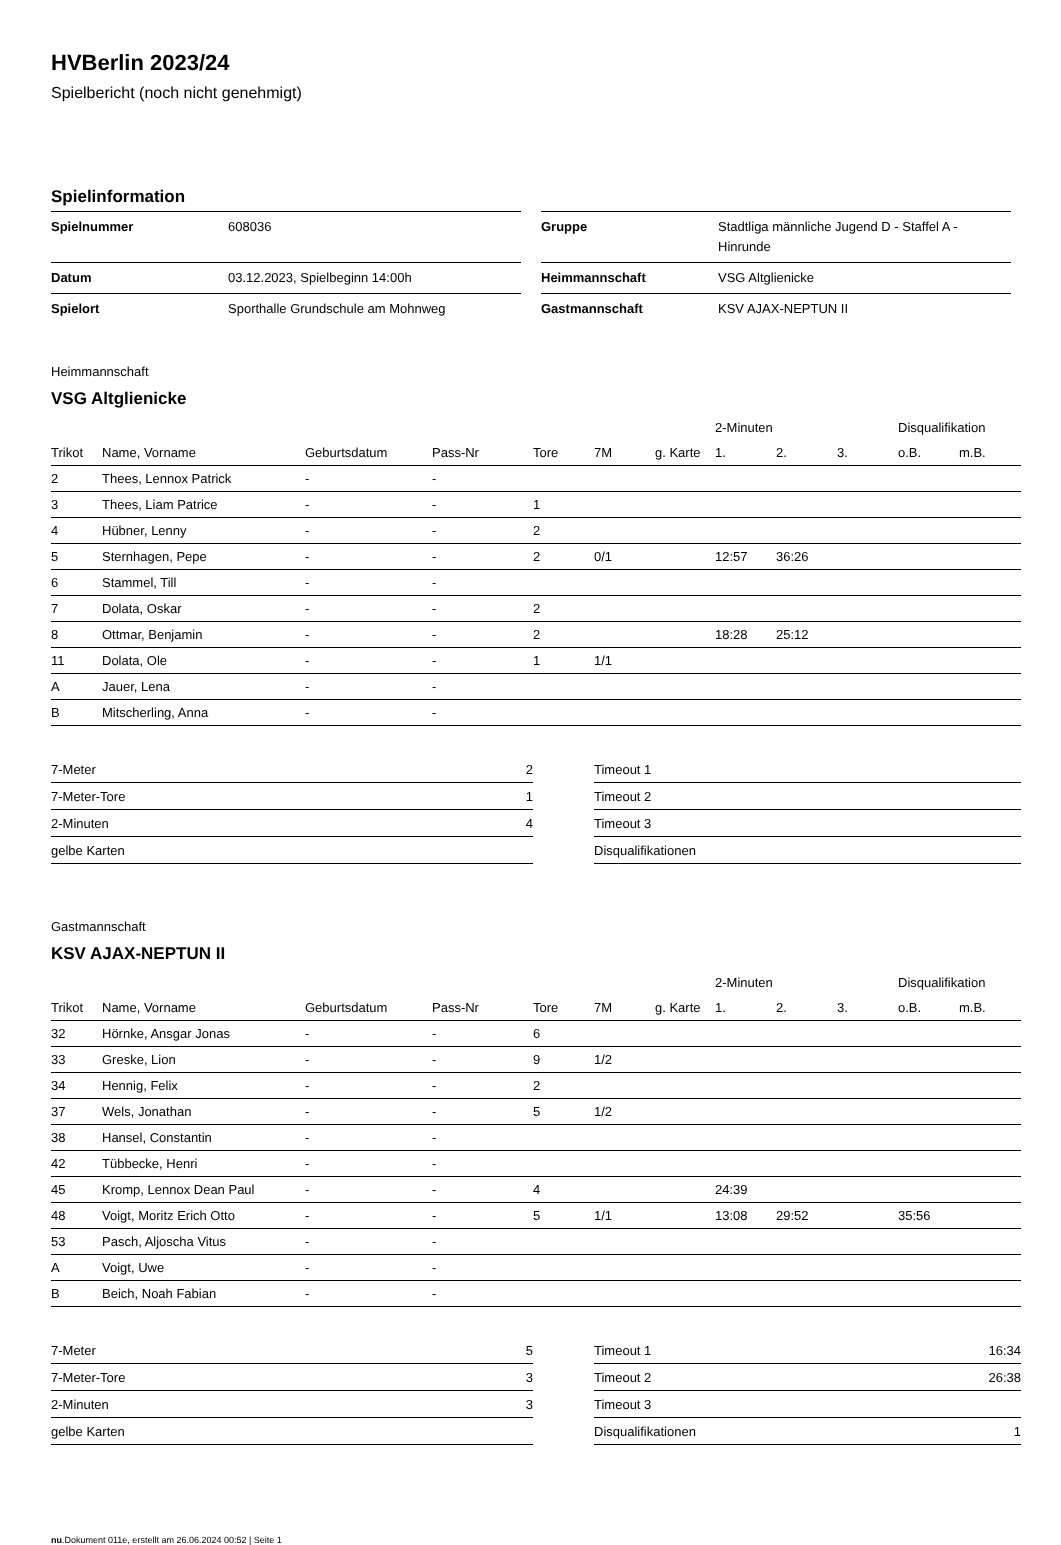HVBerlin 2023/24
Spielbericht (noch nicht genehmigt)
Spielinformation
| Spielnummer | 608036 |
| Datum | 03.12.2023, Spielbeginn 14:00h |
| Spielort | Sporthalle Grundschule am Mohnweg |
| Gruppe | Stadtliga männliche Jugend D - Staffel A - Hinrunde |
| Heimmannschaft | VSG Altglienicke |
| Gastmannschaft | KSV AJAX-NEPTUN II |
Heimmannschaft
VSG Altglienicke
| | | | | | | | 2-Minuten | | | Disqualifikation | |
| --- | --- | --- | --- | --- | --- | --- | --- | --- | --- | --- | --- |
| Trikot | Name, Vorname | Geburtsdatum | Pass-Nr | Tore | 7M | g. Karte | 1. | 2. | 3. | o.B. | m.B. |
| 2 | Thees, Lennox Patrick | - | - | | | | | | | | |
| 3 | Thees, Liam Patrice | - | - | 1 | | | | | | | |
| 4 | Hübner, Lenny | - | - | 2 | | | | | | | |
| 5 | Sternhagen, Pepe | - | - | 2 | 0/1 | | 12:57 | 36:26 | | | |
| 6 | Stammel, Till | - | - | | | | | | | | |
| 7 | Dolata, Oskar | - | - | 2 | | | | | | | |
| 8 | Ottmar, Benjamin | - | - | 2 | | | 18:28 | 25:12 | | | |
| 11 | Dolata, Ole | - | - | 1 | 1/1 | | | | | | |
| A | Jauer, Lena | - | - | | | | | | | | |
| B | Mitscherling, Anna | - | - | | | | | | | | |
| 7-Meter | 2 |
| 7-Meter-Tore | 1 |
| 2-Minuten | 4 |
| gelbe Karten | |
| Timeout 1 | |
| Timeout 2 | |
| Timeout 3 | |
| Disqualifikationen | |
Gastmannschaft
KSV AJAX-NEPTUN II
| | | | | | | | 2-Minuten | | | Disqualifikation | |
| --- | --- | --- | --- | --- | --- | --- | --- | --- | --- | --- | --- |
| Trikot | Name, Vorname | Geburtsdatum | Pass-Nr | Tore | 7M | g. Karte | 1. | 2. | 3. | o.B. | m.B. |
| 32 | Hörnke, Ansgar Jonas | - | - | 6 | | | | | | | |
| 33 | Greske, Lion | - | - | 9 | 1/2 | | | | | | |
| 34 | Hennig, Felix | - | - | 2 | | | | | | | |
| 37 | Wels, Jonathan | - | - | 5 | 1/2 | | | | | | |
| 38 | Hansel, Constantin | - | - | | | | | | | | |
| 42 | Tübbecke, Henri | - | - | | | | | | | | |
| 45 | Kromp, Lennox Dean Paul | - | - | 4 | | | 24:39 | | | | |
| 48 | Voigt, Moritz Erich Otto | - | - | 5 | 1/1 | | 13:08 | 29:52 | | 35:56 | |
| 53 | Pasch, Aljoscha Vitus | - | - | | | | | | | | |
| A | Voigt, Uwe | - | - | | | | | | | | |
| B | Beich, Noah Fabian | - | - | | | | | | | | |
| 7-Meter | 5 |
| 7-Meter-Tore | 3 |
| 2-Minuten | 3 |
| gelbe Karten | |
| Timeout 1 | 16:34 |
| Timeout 2 | 26:38 |
| Timeout 3 | |
| Disqualifikationen | 1 |
nu.Dokument 011e, erstellt am 26.06.2024 00:52 | Seite 1